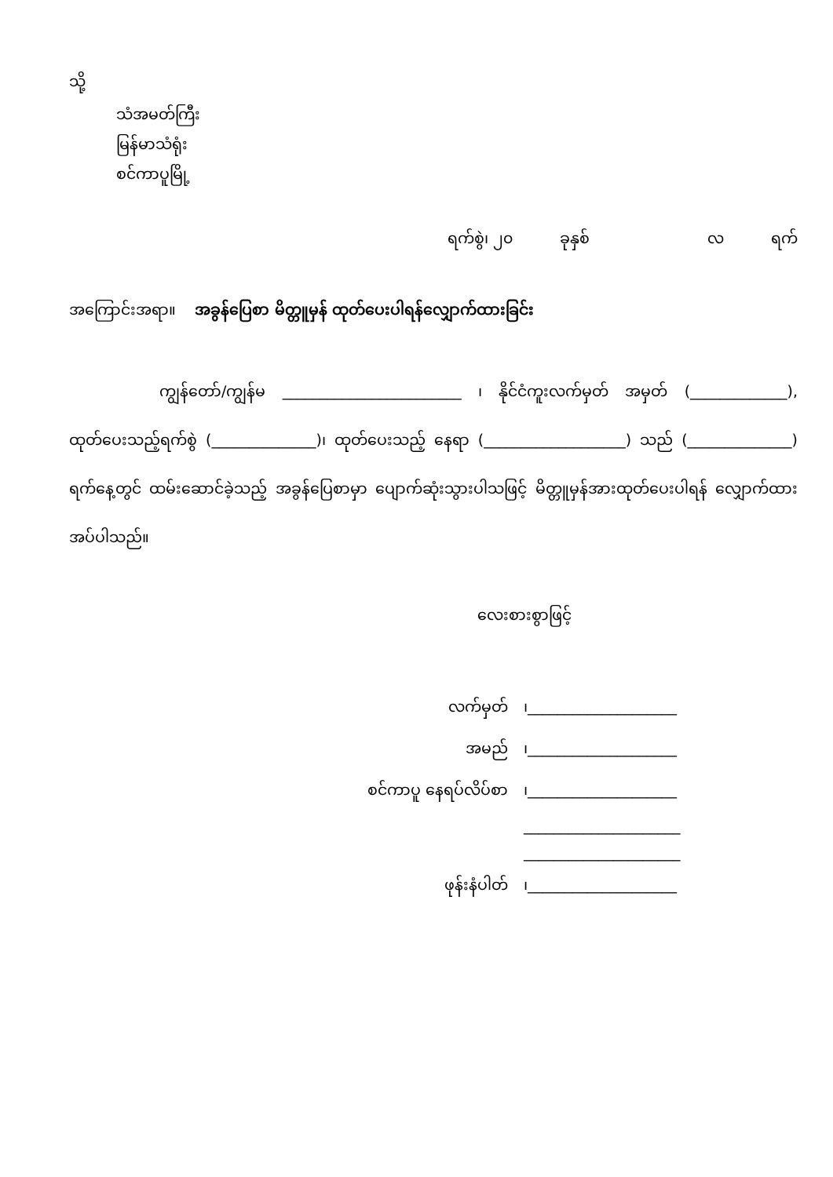သို့
သံအမတ်ကြီး
မြန်မာသံရုံး
စင်ကာပူမြို့
ရက်စွဲ၊ ၂၀ ခုနှစ် လ ရက်
အကြောင်းအရာ။ အခွန်ပြေစာ မိတ္တူမှန် ထုတ်ပေးပါရန်လျှောက်ထားခြင်း
ကျွန်တော်/ကျွန်မ ________________________ ၊ နိုင်ငံကူးလက်မှတ် အမှတ် (_____________), ထုတ်ပေးသည့်ရက်စွဲ (______________)၊ ထုတ်ပေးသည့် နေရာ (___________________) သည် (______________) ရက်နေ့တွင် ထမ်းဆောင်ခဲ့သည့် အခွန်ပြေစာမှာ ပျောက်ဆုံးသွားပါသဖြင့် မိတ္တူမှန်အားထုတ်ပေးပါရန် လျှောက်ထား အပ်ပါသည်။
လေးစားစွာဖြင့်
| လက်မှတ် | ၊____________________ |
| အမည် | ၊____________________ |
| စင်ကာပူ နေရပ်လိပ်စာ | ၊____________________ |
| | _____________________ |
| | _____________________ |
| ဖုန်းနံပါတ် | ၊____________________ |